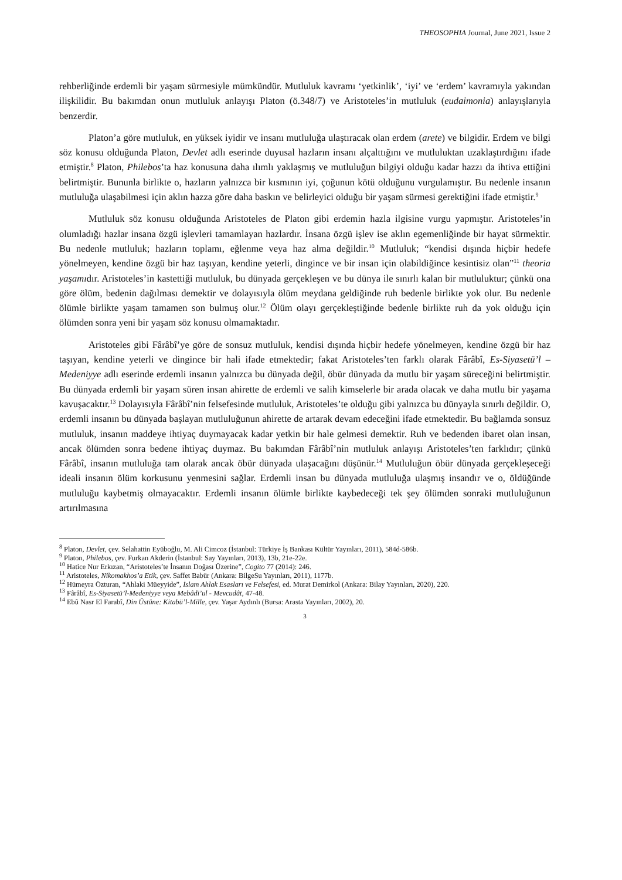THEOSOPHIA Journal, June 2021, Issue 2
rehberliğinde erdemli bir yaşam sürmesiyle mümkündür. Mutluluk kavramı ‘yetkinlik’, ‘iyi’ ve ‘erdem’ kavramıyla yakından ilişkilidir. Bu bakımdan onun mutluluk anlayışı Platon (ö.348/7) ve Aristoteles’in mutluluk (eudaimonia) anlayışlarıyla benzerdir.
Platon’a göre mutluluk, en yüksek iyidir ve insanı mutluluğa ulaştıracak olan erdem (arete) ve bilgidir. Erdem ve bilgi söz konusu olduğunda Platon, Devlet adlı eserinde duyusal hazların insanı alçalttığını ve mutluluktan uzaklaştırdığını ifade etmiştir.<sup>8</sup> Platon, Philebos’ta haz konusuna daha ılımlı yaklaşmış ve mutluluğun bilgiyi olduğu kadar hazzı da ihtiva ettiğini belirtmiştir. Bununla birlikte o, hazların yalnızca bir kısmının iyi, çoğunun kötü olduğunu vurgulamıştır. Bu nedenle insanın mutluluğa ulaşabilmesi için aklın hazza göre daha baskın ve belirleyici olduğu bir yaşam sürmesi gerektiğini ifade etmiştir.<sup>9</sup>
Mutluluk söz konusu olduğunda Aristoteles de Platon gibi erdemin hazla ilgisine vurgu yapmıştır. Aristoteles’in olumladığı hazlar insana özgü işlevleri tamamlayan hazlardır. İnsana özgü işlev ise aklın egemenliğinde bir hayat sürmektir. Bu nedenle mutluluk; hazların toplamı, eğlenme veya haz alma değildir.<sup>10</sup> Mutluluk; “kendisi dışında hiçbir hedefe yönelmeyen, kendine özgü bir haz taşıyan, kendine yeterli, dingince ve bir insan için olabildiğince kesintisiz olan”<sup>11</sup> theoria yaşamıdır. Aristoteles’in kastettiği mutluluk, bu dünyada gerçekleşen ve bu dünya ile sınırlı kalan bir mutluluktur; çünkü ona göre ölüm, bedenin dağılması demektir ve dolayısıyla ölüm meydana geldiğinde ruh bedenle birlikte yok olur. Bu nedenle ölümle birlikte yaşam tamamen son bulmuş olur.<sup>12</sup> Ölüm olayı gerçekleştiğinde bedenle birlikte ruh da yok olduğu için ölümden sonra yeni bir yaşam söz konusu olmamaktadır.
Aristoteles gibi Fârâbî’ye göre de sonsuz mutluluk, kendisi dışında hiçbir hedefe yönelmeyen, kendine özgü bir haz taşıyan, kendine yeterli ve dingince bir hali ifade etmektedir; fakat Aristoteles’ten farklı olarak Fârâbî, Es-Siyasetü’l – Medeniyye adlı eserinde erdemli insanın yalnızca bu dünyada değil, öbür dünyada da mutlu bir yaşam süreceğini belirtmiştir. Bu dünyada erdemli bir yaşam süren insan ahirette de erdemli ve salih kimselerle bir arada olacak ve daha mutlu bir yaşama kavuşacaktır.<sup>13</sup> Dolayısıyla Fârâbî’nin felsefesinde mutluluk, Aristoteles’te olduğu gibi yalnızca bu dünyayla sınırlı değildir. O, erdemli insanın bu dünyada başlayan mutluluğunun ahirette de artarak devam edeceğini ifade etmektedir. Bu bağlamda sonsuz mutluluk, insanın maddeye ihtiyaç duymayacak kadar yetkin bir hale gelmesi demektir. Ruh ve bedenden ibaret olan insan, ancak ölümden sonra bedene ihtiyaç duymaz. Bu bakımdan Fârâbî’nin mutluluk anlayışı Aristoteles’ten farklıdır; çünkü Fârâbî, insanın mutluluğa tam olarak ancak öbür dünyada ulaşacağını düşünür.<sup>14</sup> Mutluluğun öbür dünyada gerçekleşeceği ideali insanın ölüm korkusunu yenmesini sağlar. Erdemli insan bu dünyada mutluluğa ulaşmış insandır ve o, öldüğünde mutluluğu kaybetmiş olmayacaktır. Erdemli insanın ölümle birlikte kaybedeceği tek şey ölümden sonraki mutluluğunun artırılmasına
<sup>8</sup> Platon, Devlet, çev. Selahattin Eyüboğlu, M. Ali Cimcoz (İstanbul: Türkiye İş Bankası Kültür Yayınları, 2011), 584d-586b.
<sup>9</sup> Platon, Philebos, çev. Furkan Akderin (İstanbul: Say Yayınları, 2013), 13b, 21e-22e.
<sup>10</sup> Hatice Nur Erkızan, “Aristoteles’te İnsanın Doğası Üzerine”, Cogito 77 (2014): 246.
<sup>11</sup> Aristoteles, Nikomakhos’a Etik, çev. Saffet Babür (Ankara: BilgeSu Yayınları, 2011), 1177b.
<sup>12</sup> Hümeyra Özturan, “Ahlaki Müeyyide”, İslam Ahlak Esasları ve Felsefesi, ed. Murat Demirkol (Ankara: Bilay Yayınları, 2020), 220.
<sup>13</sup> Fârâbî, Es-Siyasetü’l-Medeniyye veya Mebâdi’ul - Mevcudât, 47-48.
<sup>14</sup> Ebû Nasr El Farabî, Din Üstüne: Kitabü’l-Mille, çev. Yaşar Aydınlı (Bursa: Arasta Yayınları, 2002), 20.
3